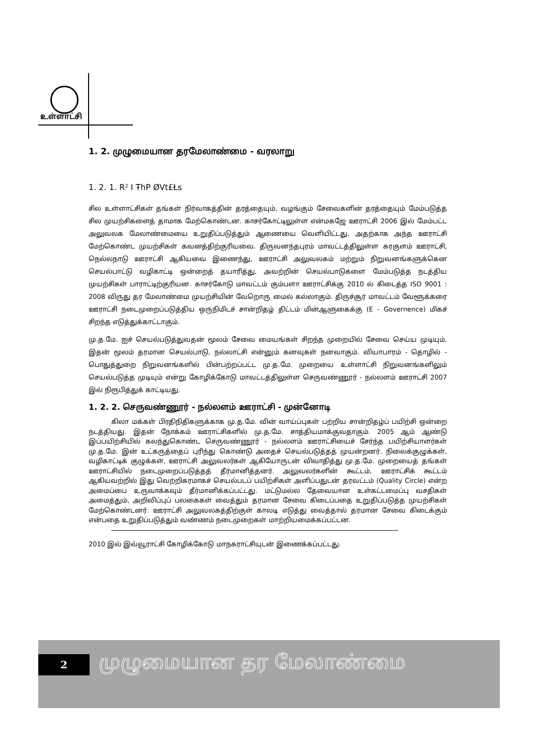உள்ளாட்சி
1. 2. முழுமையான தரமேலாண்மை - வரலாறு
1. 2. 1. R² I ŦhP ØVt£Łs
சில உள்ளாட்சிகள் தங்கள் நிர்வாகத்தின் தரத்தையும், வழங்கும் சேவைகளின் தரத்தையும் மேம்படுத்த சில முயற்சிகளைத் தாமாக மேற்கொண்டன. காசர்கோட்டிலுள்ள என்மகஜே ஊராட்சி 2006 இல் மேம்பட்ட அலுவலக மேலாண்மையை உறுதிப்படுத்தும் ஆணையை வெளியிட்டது. அதற்காக அந்த ஊராட்சி மேற்கொண்ட முயற்சிகள் கவனத்திற்குரியவை. திருவனந்தபுரம் மாவட்டத்திலுள்ள கரகுளம் ஊராட்சி, நெல்லநாடு ஊராட்சி ஆகியவை இணைந்து, ஊராட்சி அலுவலகம் மற்றும் நிறுவனங்களுக்கென செயல்பாட்டு வழிகாட்டி ஒன்றைத் தயாரித்து, அவற்றின் செயல்பாடுகளை மேம்படுத்த நடத்திய முயற்சிகள் பாராட்டிற்குரியன. காசர்கோடு மாவட்டம் கும்பளா ஊராட்சிக்கு 2010 ல் கிடைத்த ISO 9001 : 2008 விருது தர மேலாண்மை முயற்சியின் வேறொரு மைல் கல்லாகும். திருச்சூர் மாவட்டம் வேளூக்கரை ஊராட்சி நடைமுறைப்படுத்திய ஒருநிமிடச் சான்றிதழ் திட்டம் மின்ஆளுகைக்கு (E - Governence) மிகச் சிறந்த எடுத்துக்காட்டாகும்.
மு.த.மே. ஐச் செயல்படுத்துவதன் மூலம் சேவை மையங்கள் சிறந்த முறையில் சேவை செய்ய முடியும். இதன் மூலம் தரமான செயல்பாடு, நல்லாட்சி என்னும் கனவுகள் நனவாகும். வியாபாரம் - தொழில் - பொதுத்துறை நிறுவனங்களில் பின்பற்றப்பட்ட மு.த.மே. முறையை உள்ளாட்சி நிறுவனங்களிலும் செயல்படுத்த முடியும் என்று கோழிக்கோடு மாவட்டத்திலுள்ள செருவண்ணூர் - நல்லளம் ஊராட்சி 2007 இல் நிரூபித்துக் காட்டியது.
1. 2. 2. செருவண்ணூர் - நல்லளம் ஊராட்சி - முன்னோடி
கிலா மக்கள் பிரதிநிதிகளுக்காக மு.த.மே. வின் வாய்ப்புகள் பற்றிய சான்றிதழ்ப் பயிற்சி ஒன்றை நடத்தியது. இதன் நோக்கம் ஊராட்சிகளில் மு.த.மே. சாத்தியமாக்குவதாகும். 2005 ஆம் ஆண்டு இப்பயிற்சியில் கலந்துகொண்ட செருவண்ணூர் - நல்லளம் ஊராட்சியைச் சேர்ந்த பயிற்சியாளர்கள் மு.த.மே. இன் உட்கருத்தைப் புரிந்து கொண்டு அதைச் செயல்படுத்தத் முயன்றனர். நிலைக்குழுக்கள், வழிகாட்டிக் குழுக்கள், ஊராட்சி அலுவலர்கள் ஆகியோருடன் விவாதித்து மு.த.மே. முறையைத் தங்கள் ஊராட்சியில் நடைமுறைப்படுத்தத் தீர்மானித்தனர். அலுவலர்களின் கூட்டம், ஊராட்சிக் கூட்டம் ஆகியவற்றில் இது வெற்றிகரமாகச் செயல்படப் பயிற்சிகள் அளிப்பதுடன் தரவட்டம் (Quality Circle) என்ற அமைப்பை உருவாக்கவும் தீர்மானிக்கப்பட்டது. மட்டுமல்ல தேவையான உள்கட்டமைப்பு வசதிகள் அமைத்தும், அறிவிப்புப் பலகைகள் வைத்தும் தரமான சேவை கிடைப்பதை உறுதிப்படுத்த முயற்சிகள் மேற்கொண்டனர். ஊராட்சி அலுவலகத்திற்குள் காலடி எடுத்து வைத்தால் தரமான சேவை கிடைக்கும் என்பதை உறுதிப்படுத்தும் வண்ணம் நடைமுறைகள் மாற்றியமைக்கப்பட்டன.
2010 இல் இவ்வூராட்சி கோழிக்கோடு மாநகராட்சியுடன் இணைக்கப்பட்டது.
2 முழுமையான தர மேலாண்மை